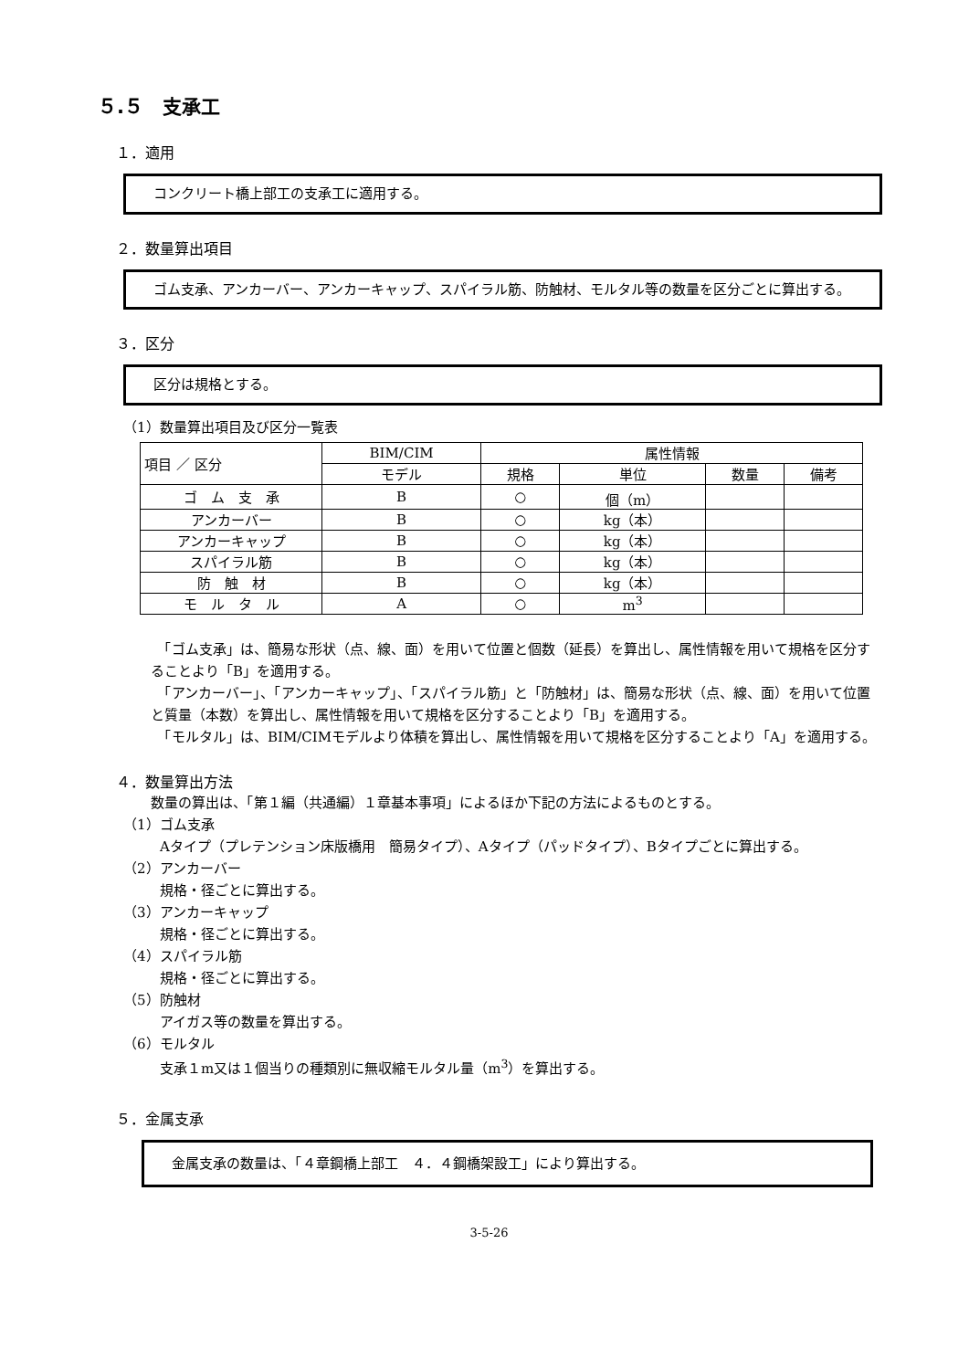５.５　支承工
１．適用
コンクリート橋上部工の支承工に適用する。
２．数量算出項目
ゴム支承、アンカーバー、アンカーキャップ、スパイラル筋、防触材、モルタル等の数量を区分ごとに算出する。
３．区分
区分は規格とする。
（1）数量算出項目及び区分一覧表
| 項目 ／ 区分 | BIM/CIM | 属性情報 | | | |
| --- | --- | --- | --- | --- | --- |
| | モデル | 規格 | 単位 | 数量 | 備考 |
| ゴ ム 支 承 | B | ○ | 個（m） | | |
| アンカーバー | B | ○ | kg（本） | | |
| アンカーキャップ | B | ○ | kg（本） | | |
| スパイラル筋 | B | ○ | kg（本） | | |
| 防 触 材 | B | ○ | kg（本） | | |
| モ ル タ ル | A | ○ | m<sup>3</sup> | | |
　「ゴム支承」は、簡易な形状（点、線、面）を用いて位置と個数（延長）を算出し、属性情報を用いて規格を区分することより「B」を適用する。
　「アンカーバー」、「アンカーキャップ」、「スパイラル筋」と「防触材」は、簡易な形状（点、線、面）を用いて位置と質量（本数）を算出し、属性情報を用いて規格を区分することより「B」を適用する。
　「モルタル」は、BIM/CIMモデルより体積を算出し、属性情報を用いて規格を区分することより「A」を適用する。
４．数量算出方法
数量の算出は、「第１編（共通編）１章基本事項」によるほか下記の方法によるものとする。
（1）ゴム支承
Aタイプ（プレテンション床版橋用　簡易タイプ）、Aタイプ（パッドタイプ）、Bタイプごとに算出する。
（2）アンカーバー
規格・径ごとに算出する。
（3）アンカーキャップ
規格・径ごとに算出する。
（4）スパイラル筋
規格・径ごとに算出する。
（5）防触材
アイガス等の数量を算出する。
（6）モルタル
支承１m又は１個当りの種類別に無収縮モルタル量（m<sup>3</sup>）を算出する。
５．金属支承
金属支承の数量は、「４章鋼橋上部工　４．４鋼橋架設工」により算出する。
3-5-26